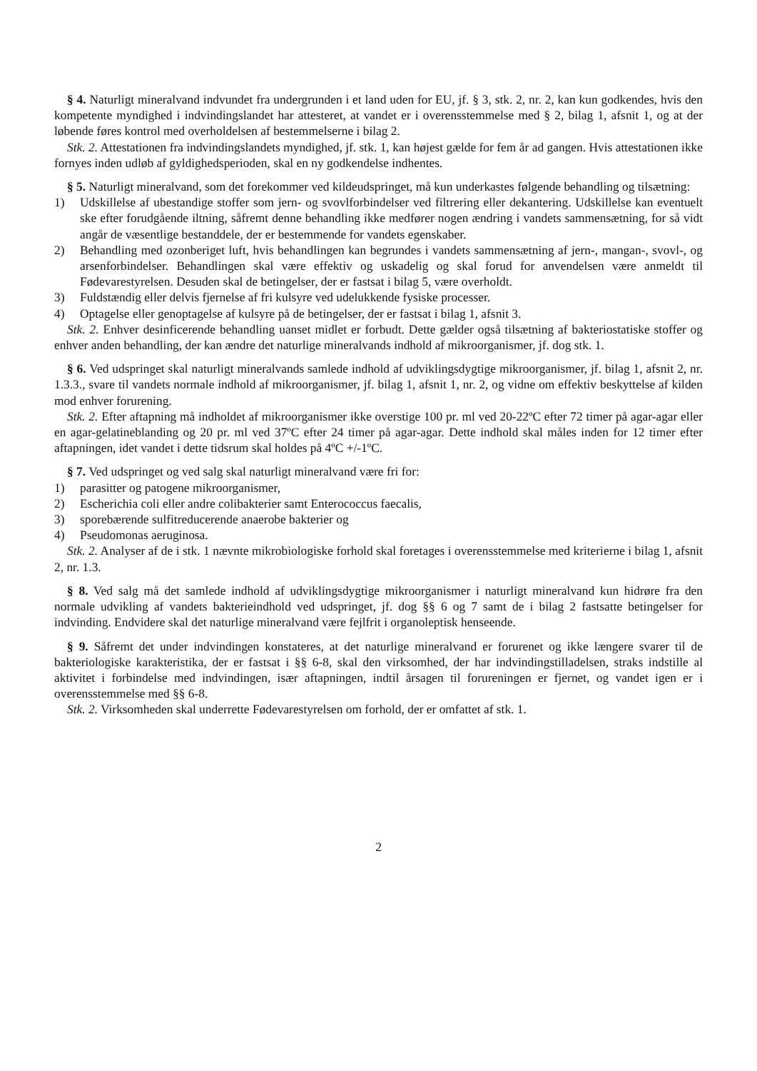§ 4. Naturligt mineralvand indvundet fra undergrunden i et land uden for EU, jf. § 3, stk. 2, nr. 2, kan kun godkendes, hvis den kompetente myndighed i indvindingslandet har attesteret, at vandet er i overensstemmelse med § 2, bilag 1, afsnit 1, og at der løbende føres kontrol med overholdelsen af bestemmelserne i bilag 2.
Stk. 2. Attestationen fra indvindingslandets myndighed, jf. stk. 1, kan højest gælde for fem år ad gangen. Hvis attestationen ikke fornyes inden udløb af gyldighedsperioden, skal en ny godkendelse indhentes.
§ 5. Naturligt mineralvand, som det forekommer ved kildeudspringet, må kun underkastes følgende behandling og tilsætning:
1) Udskillelse af ubestandige stoffer som jern- og svovlforbindelser ved filtrering eller dekantering. Udskillelse kan eventuelt ske efter forudgående iltning, såfremt denne behandling ikke medfører nogen ændring i vandets sammensætning, for så vidt angår de væsentlige bestanddele, der er bestemmende for vandets egenskaber.
2) Behandling med ozonberiget luft, hvis behandlingen kan begrundes i vandets sammensætning af jern-, mangan-, svovl-, og arsenforbindelser. Behandlingen skal være effektiv og uskadelig og skal forud for anvendelsen være anmeldt til Fødevarestyrelsen. Desuden skal de betingelser, der er fastsat i bilag 5, være overholdt.
3) Fuldstændig eller delvis fjernelse af fri kulsyre ved udelukkende fysiske processer.
4) Optagelse eller genoptagelse af kulsyre på de betingelser, der er fastsat i bilag 1, afsnit 3.
Stk. 2. Enhver desinficerende behandling uanset midlet er forbudt. Dette gælder også tilsætning af bakteriostatiske stoffer og enhver anden behandling, der kan ændre det naturlige mineralvands indhold af mikroorganismer, jf. dog stk. 1.
§ 6. Ved udspringet skal naturligt mineralvands samlede indhold af udviklingsdygtige mikroorganismer, jf. bilag 1, afsnit 2, nr. 1.3.3., svare til vandets normale indhold af mikroorganismer, jf. bilag 1, afsnit 1, nr. 2, og vidne om effektiv beskyttelse af kilden mod enhver forurening.
Stk. 2. Efter aftapning må indholdet af mikroorganismer ikke overstige 100 pr. ml ved 20-22ºC efter 72 timer på agar-agar eller en agar-gelatineblanding og 20 pr. ml ved 37ºC efter 24 timer på agar-agar. Dette indhold skal måles inden for 12 timer efter aftapningen, idet vandet i dette tidsrum skal holdes på 4ºC +/-1ºC.
§ 7. Ved udspringet og ved salg skal naturligt mineralvand være fri for:
1) parasitter og patogene mikroorganismer,
2) Escherichia coli eller andre colibakterier samt Enterococcus faecalis,
3) sporebærende sulfitreducerende anaerobe bakterier og
4) Pseudomonas aeruginosa.
Stk. 2. Analyser af de i stk. 1 nævnte mikrobiologiske forhold skal foretages i overensstemmelse med kriterierne i bilag 1, afsnit 2, nr. 1.3.
§ 8. Ved salg må det samlede indhold af udviklingsdygtige mikroorganismer i naturligt mineralvand kun hidrøre fra den normale udvikling af vandets bakterieindhold ved udspringet, jf. dog §§ 6 og 7 samt de i bilag 2 fastsatte betingelser for indvinding. Endvidere skal det naturlige mineralvand være fejlfrit i organoleptisk henseende.
§ 9. Såfremt det under indvindingen konstateres, at det naturlige mineralvand er forurenet og ikke længere svarer til de bakteriologiske karakteristika, der er fastsat i §§ 6-8, skal den virksomhed, der har indvindingstilladelsen, straks indstille al aktivitet i forbindelse med indvindingen, især aftapningen, indtil årsagen til forureningen er fjernet, og vandet igen er i overensstemmelse med §§ 6-8.
Stk. 2. Virksomheden skal underrette Fødevarestyrelsen om forhold, der er omfattet af stk. 1.
2